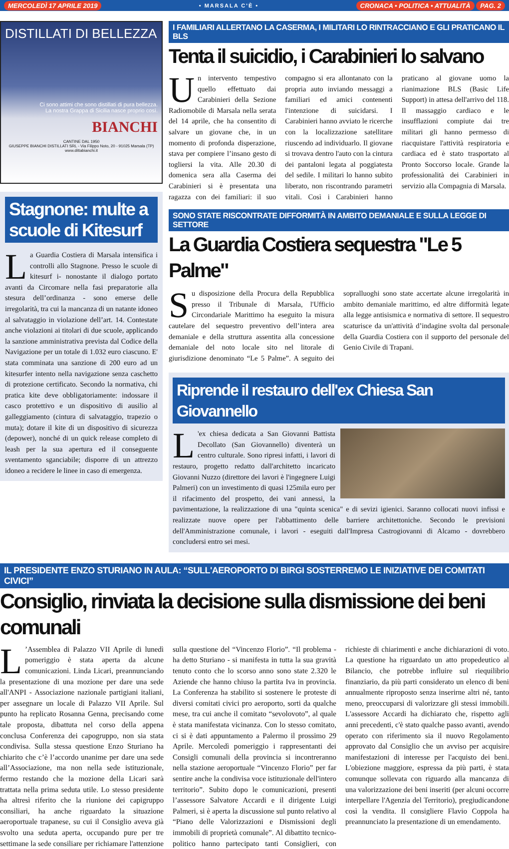MERCOLEDÌ 17 APRILE 2019 • MARSALA C'È • CRONACA • POLITICA • ATTUALITÀ PAG. 2
DISTILLATI DI BELLEZZA
Ci sono attimi che sono distillati di pura bellezza.
La nostra Grappa di Sicilia nasce proprio così.
BIANCHI
CANTINE DAL 1950
GIUSEPPE BIANCHI DISTILLATI SRL - Via Filippo Noto, 20 - 91025 Marsala (TP)
www.dittabianchi.it
Stagnone: multe a scuole di Kitesurf
La Guardia Costiera di Marsala intensifica i controlli allo Stagnone. Presso le scuole di kitesurf i- nonostante il dialogo portato avanti da Circomare nella fasi preparatorie alla stesura dell’ordinanza - sono emerse delle irregolarità, tra cui la mancanza di un natante idoneo al salvataggio in violazione dell’art. 14. Contestate anche violazioni ai titolari di due scuole, applicando la sanzione amministrativa prevista dal Codice della Navigazione per un totale di 1.032 euro ciascuno. E' stata comminata una sanzione di 200 euro ad un kitesurfer intento nella navigazione senza caschetto di protezione certificato. Secondo la normativa, chi pratica kite deve obbligatoriamente: indossare il casco protettivo e un dispositivo di ausilio al galleggiamento (cintura di salvataggio, trapezio o muta); dotare il kite di un dispositivo di sicurezza (depower), nonché di un quick release completo di leash per la sua apertura ed il conseguente sventamento sganciabile; disporre di un attrezzo idoneo a recidere le linee in caso di emergenza.
I FAMILIARI ALLERTANO LA CASERMA, I MILITARI LO RINTRACCIANO E GLI PRATICANO IL BLS
Tenta il suicidio, i Carabinieri lo salvano
Un intervento tempestivo quello effettuato dai Carabinieri della Sezione Radiomobile di Marsala nella serata del 14 aprile, che ha consentito di salvare un giovane che, in un momento di profonda disperazione, stava per compiere l’insano gesto di togliersi la vita. Alle 20.30 di domenica sera alla Caserma dei Carabinieri si è presentata una ragazza con dei familiari: il suo compagno si era allontanato con la propria auto inviando messaggi a familiari ed amici contenenti l'intenzione di suicidarsi. I Carabinieri hanno avviato le ricerche con la localizzazione satellitare riuscendo ad individuarlo. Il giovane si trovava dentro l'auto con la cintura dei pantaloni legata al poggiatesta del sedile. I militari lo hanno subito liberato, non riscontrando parametri vitali. Così i Carabinieri hanno praticano al giovane uomo la rianimazione BLS (Basic Life Support) in attesa dell'arrivo del 118. Il massaggio cardiaco e le insufflazioni compiute dai tre militari gli hanno permesso di riacquistare l'attività respiratoria e cardiaca ed è stato trasportato al Pronto Soccorso locale. Grande la professionalità dei Carabinieri in servizio alla Compagnia di Marsala.
SONO STATE RISCONTRATE DIFFORMITÀ IN AMBITO DEMANIALE E SULLA LEGGE DI SETTORE
La Guardia Costiera sequestra "Le 5 Palme"
Su disposizione della Procura della Repubblica presso il Tribunale di Marsala, l'Ufficio Circondariale Marittimo ha eseguito la misura cautelare del sequestro preventivo dell’intera area demaniale e della struttura assentita alla concessione demaniale del noto locale sito nel litorale di giurisdizione denominato “Le 5 Palme”. A seguito dei sopralluoghi sono state accertate alcune irregolarità in ambito demaniale marittimo, ed altre difformità legate alla legge antisismica e normativa di settore. Il sequestro scaturisce da un'attività d’indagine svolta dal personale della Guardia Costiera con il supporto del personale del Genio Civile di Trapani.
Riprende il restauro dell'ex Chiesa San Giovannello
L 'ex chiesa dedicata a San Giovanni Battista Decollato (San Giovannello) diventerà un centro culturale. Sono ripresi infatti, i lavori di restauro, progetto redatto dall'architetto incaricato Giovanni Nuzzo (direttore dei lavori è l'ingegnere Luigi Palmeri) con un investimento di quasi 125mila euro per il rifacimento del prospetto, dei vani annessi, la pavimentazione, la realizzazione di una "quinta scenica" e di sevizi igienici. Saranno collocati nuovi infissi e realizzate nuove opere per l'abbattimento delle barriere architettoniche. Secondo le previsioni dell'Amministrazione comunale, i lavori - eseguiti dall'Impresa Castrogiovanni di Alcamo - dovrebbero concludersi entro sei mesi.
IL PRESIDENTE ENZO STURIANO IN AULA: “SULL'AEROPORTO DI BIRGI SOSTERREMO LE INIZIATIVE DEI COMITATI CIVICI”
Consiglio, rinviata la decisione sulla dismissione dei beni comunali
L’Assemblea di Palazzo VII Aprile di lunedì pomeriggio è stata aperta da alcune comunicazioni. Linda Licari, preannunciando la presentazione di una mozione per dare una sede all'ANPI - Associazione nazionale partigiani italiani, per assegnare un locale di Palazzo VII Aprile. Sul punto ha replicato Rosanna Genna, precisando come tale proposta, dibattuta nel corso della appena conclusa Conferenza dei capogruppo, non sia stata condivisa. Sulla stessa questione Enzo Sturiano ha chiarito che c’è l’accordo unanime per dare una sede all’Associazione, ma non nella sede istituzionale, fermo restando che la mozione della Licari sarà trattata nella prima seduta utile. Lo stesso presidente ha altresì riferito che la riunione dei capigruppo consiliari, ha anche riguardato la situazione aeroportuale trapanese, su cui il Consiglio aveva già svolto una seduta aperta, occupando pure per tre settimane la sede consiliare per richiamare l'attenzione sulla questione del “Vincenzo Florio”. “Il problema - ha detto Sturiano - si manifesta in tutta la sua gravità tenuto conto che lo scorso anno sono state 2.320 le Aziende che hanno chiuso la partita Iva in provincia. La Conferenza ha stabilito si sostenere le proteste di diversi comitati civici pro aeroporto, sorti da qualche mese, tra cui anche il comitato “sevolovoto”, al quale è stata manifestata vicinanza. Con lo stesso comitato, ci si è dati appuntamento a Palermo il prossimo 29 Aprile. Mercoledì pomeriggio i rappresentanti dei Consigli comunali della provincia si incontreranno nella stazione aeroportuale “Vincenzo Florio” per far sentire anche la condivisa voce istituzionale dell'intero territorio”. Subito dopo le comunicazioni, presenti l’assessore Salvatore Accardi e il dirigente Luigi Palmeri, si è aperta la discussione sul punto relativo al “Piano delle Valorizzazioni e Dismissioni degli immobili di proprietà comunale”. Al dibattito tecnico-politico hanno partecipato tanti Consiglieri, con richieste di chiarimenti e anche dichiarazioni di voto. La questione ha riguardato un atto propedeutico al Bilancio, che potrebbe influire sul riequilibrio finanziario, da più parti considerato un elenco di beni annualmente riproposto senza inserirne altri né, tanto meno, preoccuparsi di valorizzare gli stessi immobili. L'assessore Accardi ha dichiarato che, rispetto agli anni precedenti, c'è stato qualche passo avanti, avendo operato con riferimento sia il nuovo Regolamento approvato dal Consiglio che un avviso per acquisire manifestazioni di interesse per l'acquisto dei beni. L'obiezione maggiore, espressa da più parti, è stata comunque sollevata con riguardo alla mancanza di una valorizzazione dei beni inseriti (per alcuni occorre interpellare l'Agenzia del Territorio), pregiudicandone così la vendita. Il consigliere Flavio Coppola ha preannunciato la presentazione di un emendamento.